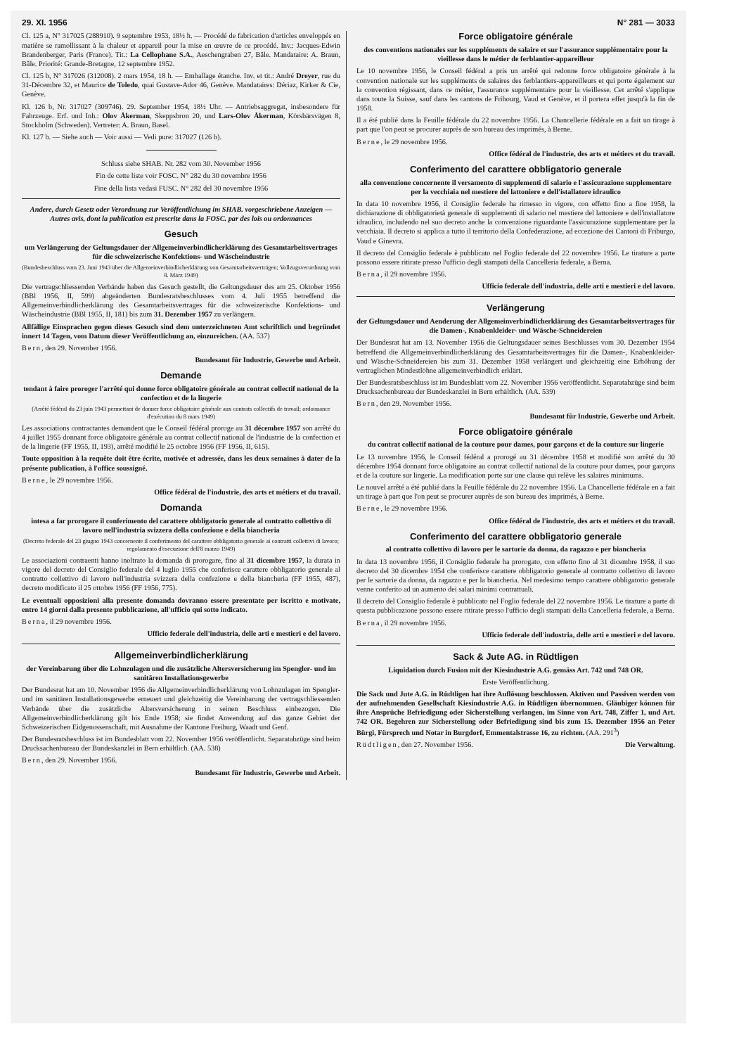29. XI. 1956 N° 281 — 3033
Cl. 125 a, N° 317025 (288910). 9 septembre 1953, 18½ h. — Procédé de fabrication d'articles enveloppés en matière se ramollissant à la chaleur et appareil pour la mise en œuvre de ce procédé. Inv.: Jacques-Edwin Brandenberger, Paris (France). Tit.: La Cellophane S.A., Aeschengraben 27, Bâle. Mandataire: A. Braun, Bâle. Priorité: Grande-Bretagne, 12 septembre 1952.
Cl. 125 b, N° 317026 (312008). 2 mars 1954, 18 h. — Emballage étanche. Inv. et tit.: André Dreyer, rue du 31-Décembre 32, et Maurice de Toledo, quai Gustave-Ador 46, Genève. Mandataires: Dériaz, Kirker & Cie, Genève.
Kl. 126 b, Nr. 317027 (309746). 29. September 1954, 18½ Uhr. — Antriebsaggregat, insbesondere für Fahrzeuge. Erf. und Inh.: Olov Åkerman, Skeppsbron 20, und Lars-Olov Åkerman, Körsbärsvägen 8, Stockholm (Schweden). Vertreter: A. Braun, Basel.
Kl. 127 b. — Siehe auch — Voir aussi — Vedi pure: 317027 (126 b).
Schluss siehe SHAB. Nr. 282 vom 30. November 1956
Fin de cette liste voir FOSC. N° 282 du 30 novembre 1956
Fine della lista vedasi FUSC. N° 282 del 30 novembre 1956
Andere, durch Gesetz oder Verordnung zur Veröffentlichung im SHAB. vorgeschriebene Anzeigen — Autres avis, dont la publication est prescrite dans la FOSC. par des lois ou ordonnances
Gesuch
um Verlängerung der Geltungsdauer der Allgemeinverbindlicherklärung des Gesamtarbeitsvertrages für die schweizerische Konfektions- und Wäscheindustrie
(Bundesbeschluss vom 23. Juni 1943 über die Allgemeinverbindlicherklärung von Gesamtarbeitsverträgen; Vollzugsverordnung vom 8. März 1949)
Die vertragschliessenden Verbände haben das Gesuch gestellt, die Geltungsdauer des am 25. Oktober 1956 (BBl 1956, II, 599) abgeänderten Bundesratsbeschlusses vom 4. Juli 1955 betreffend die Allgemeinverbindlicherklärung des Gesamtarbeitsvertrages für die schweizerische Konfektions- und Wäscheindustrie (BBl 1955, II, 181) bis zum 31. Dezember 1957 zu verlängern.
Allfällige Einsprachen gegen dieses Gesuch sind dem unterzeichneten Amt schriftlich und begründet innert 14 Tagen, vom Datum dieser Veröffentlichung an, einzureichen. (AA. 537)
Bern, den 29. November 1956.
Bundesamt für Industrie, Gewerbe und Arbeit.
Demande
tendant à faire proroger l'arrêté qui donne force obligatoire générale au contrat collectif national de la confection et de la lingerie
(Arrêté fédéral du 23 juin 1943 permettant de donner force obligatoire générale aux contrats collectifs de travail; ordonnance d'exécution du 8 mars 1949)
Les associations contractantes demandent que le Conseil fédéral proroge au 31 décembre 1957 son arrêté du 4 juillet 1955 donnant force obligatoire générale au contrat collectif national de l'industrie de la confection et de la lingerie (FF 1955, II, 193), arrêté modifié le 25 octobre 1956 (FF 1956, II, 615).
Toute opposition à la requête doit être écrite, motivée et adressée, dans les deux semaines à dater de la présente publication, à l'office soussigné.
Berne, le 29 novembre 1956.
Office fédéral de l'industrie, des arts et métiers et du travail.
Domanda
intesa a far prorogare il conferimento del carattere obbligatorio generale al contratto collettivo di lavoro nell'industria svizzera della confezione e della biancheria
(Decreto federale del 23 giugno 1943 concernente il conferimento del carattere obbligatorio generale ai contratti collettivi di lavoro; regolamento d'esecuzione dell'8 marzo 1949)
Le associazioni contraenti hanno inoltrato la domanda di prorogare, fino al 31 dicembre 1957, la durata in vigore del decreto del Consiglio federale del 4 luglio 1955 che conferisce carattere obbligatorio generale al contratto collettivo di lavoro nell'industria svizzera della confezione e della biancheria (FF 1955, 487), decreto modificato il 25 ottobre 1956 (FF 1956, 775).
Le eventuali opposizioni alla presente domanda dovranno essere presentate per iscritto e motivate, entro 14 giorni dalla presente pubblicazione, all'ufficio qui sotto indicato.
Berna, il 29 novembre 1956.
Ufficio federale dell'industria, delle arti e mestieri e del lavoro.
Allgemeinverbindlicherklärung
der Vereinbarung über die Lohnzulagen und die zusätzliche Altersversicherung im Spengler- und im sanitären Installationsgewerbe
Der Bundesrat hat am 10. November 1956 die Allgemeinverbindlicherklärung von Lohnzulagen im Spengler- und im sanitären Installationsgewerbe erneuert und gleichzeitig die Vereinbarung der vertragschliessenden Verbände über die zusätzliche Altersversicherung in seinen Beschluss einbezogen. Die Allgemeinverbindlicherklärung gilt bis Ende 1958; sie findet Anwendung auf das ganze Gebiet der Schweizerischen Eidgenossenschaft, mit Ausnahme der Kantone Freiburg, Waadt und Genf.
Der Bundesratsbeschluss ist im Bundesblatt vom 22. November 1956 veröffentlicht. Separatabzüge sind beim Drucksachenbureau der Bundeskanzlei in Bern erhältlich. (AA. 538)
Bern, den 29. November 1956.
Bundesamt für Industrie, Gewerbe und Arbeit.
Force obligatoire générale
des conventions nationales sur les suppléments de salaire et sur l'assurance supplémentaire pour la vieillesse dans le métier de ferblantier-appareilleur
Le 10 novembre 1956, le Conseil fédéral a pris un arrêté qui redonne force obligatoire générale à la convention nationale sur les suppléments de salaires des ferblantiers-appareilleurs et qui porte également sur la convention régissant, dans ce métier, l'assurance supplémentaire pour la vieillesse. Cet arrêté s'applique dans toute la Suisse, sauf dans les cantons de Fribourg, Vaud et Genève, et il portera effet jusqu'à la fin de 1958.
Il a été publié dans la Feuille fédérale du 22 novembre 1956. La Chancellerie fédérale en a fait un tirage à part que l'on peut se procurer auprès de son bureau des imprimés, à Berne.
Berne, le 29 novembre 1956.
Office fédéral de l'industrie, des arts et métiers et du travail.
Conferimento del carattere obbligatorio generale
alla convenzione concernente il versamento di supplementi di salario e l'assicurazione supplementare per la vecchiaia nel mestiere del lattoniere e dell'istallatore idraulico
In data 10 novembre 1956, il Consiglio federale ha rimesso in vigore, con effetto fino a fine 1958, la dichiarazione di obbligatorietà generale di supplementi di salario nel mestiere del lattoniere e dell'installatore idraulico, includendo nel suo decreto anche la convenzione riguardante l'assicurazione supplementare per la vecchiaia. Il decreto si applica a tutto il territorio della Confederazione, ad eccezione dei Cantoni di Friburgo, Vaud e Ginevra.
Il decreto del Consiglio federale è pubblicato nel Foglio federale del 22 novembre 1956. Le tirature a parte possono essere ritirate presso l'ufficio degli stampati della Cancelleria federale, a Berna.
Berna, il 29 novembre 1956.
Ufficio federale dell'industria, delle arti e mestieri e del lavoro.
Verlängerung
der Geltungsdauer und Aenderung der Allgemeinverbindlicherklärung des Gesamtarbeitsvertrages für die Damen-, Knabenkleider- und Wäsche-Schneidereien
Der Bundesrat hat am 13. November 1956 die Geltungsdauer seines Beschlusses vom 30. Dezember 1954 betreffend die Allgemeinverbindlicherklärung des Gesamtarbeitsvertrages für die Damen-, Knabenkleider- und Wäsche-Schneidereien bis zum 31. Dezember 1958 verlängert und gleichzeitig eine Erhöhung der vertraglichen Mindestlöhne allgemeinverbindlich erklärt.
Der Bundesratsbeschluss ist im Bundesblatt vom 22. November 1956 veröffentlicht. Separatabzüge sind beim Drucksachenbureau der Bundeskanzlei in Bern erhältlich. (AA. 539)
Bern, den 29. November 1956.
Bundesamt für Industrie, Gewerbe und Arbeit.
Force obligatoire générale
du contrat collectif national de la couture pour dames, pour garçons et de la couture sur lingerie
Le 13 novembre 1956, le Conseil fédéral a prorogé au 31 décembre 1958 et modifié son arrêté du 30 décembre 1954 donnant force obligatoire au contrat collectif national de la couture pour dames, pour garçons et de la couture sur lingerie. La modification porte sur une clause qui relève les salaires minimums.
Le nouvel arrêté a été publié dans la Feuille fédérale du 22 novembre 1956. La Chancellerie fédérale en a fait un tirage à part que l'on peut se procurer auprès de son bureau des imprimés, à Berne.
Berne, le 29 novembre 1956.
Office fédéral de l'industrie, des arts et métiers et du travail.
Conferimento del carattere obbligatorio generale
al contratto collettivo di lavoro per le sartorie da donna, da ragazzo e per biancheria
In data 13 novembre 1956, il Consiglio federale ha prorogato, con effetto fino al 31 dicembre 1958, il suo decreto del 30 dicembre 1954 che conferisce carattere obbligatorio generale al contratto collettivo di lavoro per le sartorie da donna, da ragazzo e per la biancheria. Nel medesimo tempo carattere obbligatorio generale venne conferito ad un aumento dei salari minimi contrattuali.
Il decreto del Consiglio federale è pubblicato nel Foglio federale del 22 novembre 1956. Le tirature a parte di questa pubblicazione possono essere ritirate presso l'ufficio degli stampati della Cancelleria federale, a Berna.
Berna, il 29 novembre 1956.
Ufficio federale dell'industria, delle arti e mestieri e del lavoro.
Sack & Jute AG. in Rüdtligen
Liquidation durch Fusion mit der Kiesindustrie A.G. gemäss Art. 742 und 748 OR.
Erste Veröffentlichung.
Die Sack und Jute A.G. in Rüdtligen hat ihre Auflösung beschlossen. Aktiven und Passiven werden von der aufnehmenden Gesellschaft Kiesindustrie A.G. in Rüdtligen übernommen. Gläubiger können für ihre Ansprüche Befriedigung oder Sicherstellung verlangen, im Sinne von Art. 748, Ziffer 1, und Art. 742 OR. Begehren zur Sicherstellung oder Befriedigung sind bis zum 15. Dezember 1956 an Peter Bürgi, Fürsprech und Notar in Burgdorf, Emmentalstrasse 16, zu richten. (AA. 291<sup>3</sup>)
Rüdtligen, den 27. November 1956. Die Verwaltung.